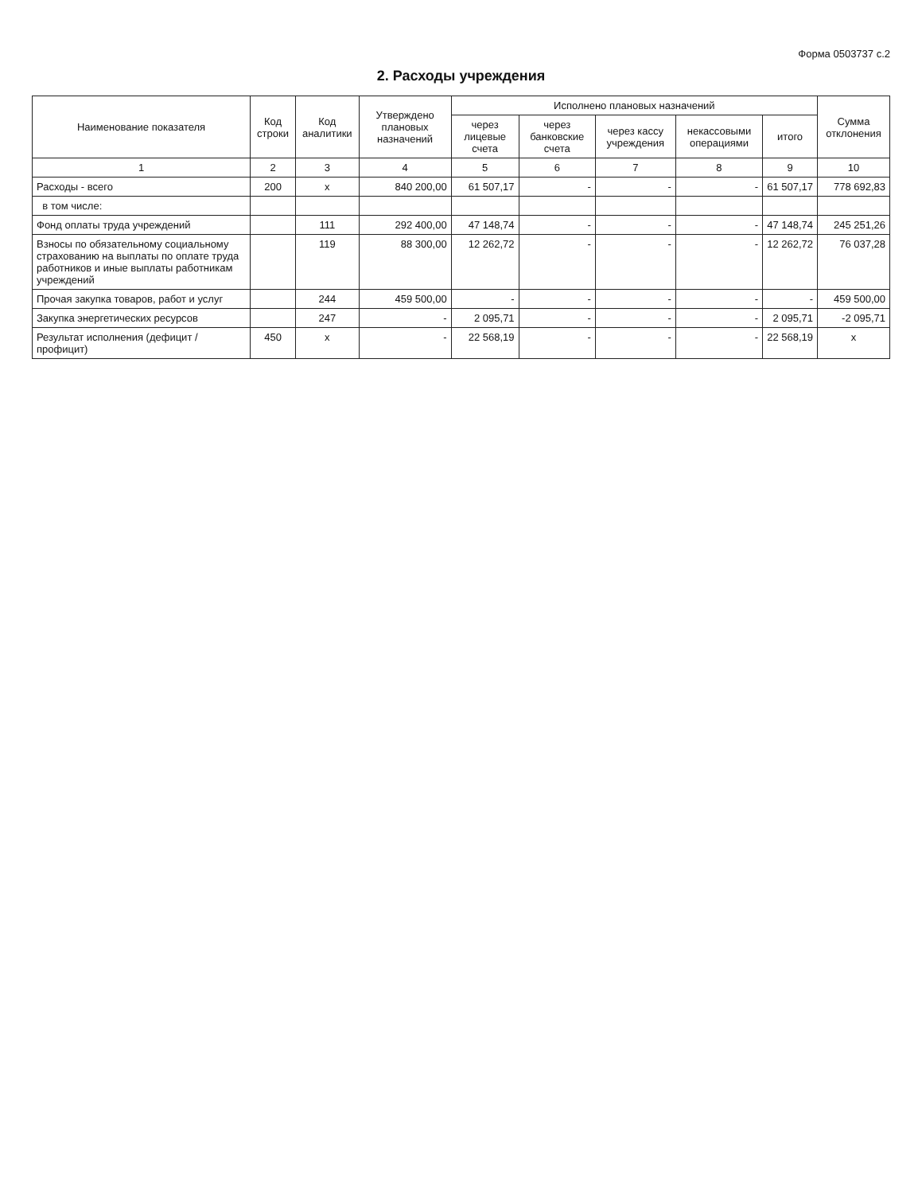Форма 0503737 с.2
2. Расходы учреждения
| Наименование показателя | Код строки | Код аналитики | Утверждено плановых назначений | Исполнено плановых назначений | | | | | Сумма отклонения |
| --- | --- | --- | --- | --- | --- | --- | --- | --- | --- |
| | | | | через лицевые счета | через банковские счета | через кассу учреждения | некассовыми операциями | итого | |
| 1 | 2 | 3 | 4 | 5 | 6 | 7 | 8 | 9 | 10 |
| Расходы - всего | 200 | x | 840 200,00 | 61 507,17 | - | - | - | 61 507,17 | 778 692,83 |
| в том числе: | | | | | | | | | |
| Фонд оплаты труда учреждений | | 111 | 292 400,00 | 47 148,74 | - | - | - | 47 148,74 | 245 251,26 |
| Взносы по обязательному социальному страхованию на выплаты по оплате труда работников и иные выплаты работникам учреждений | | 119 | 88 300,00 | 12 262,72 | - | - | - | 12 262,72 | 76 037,28 |
| Прочая закупка товаров, работ и услуг | | 244 | 459 500,00 | - | - | - | - | - | 459 500,00 |
| Закупка энергетических ресурсов | | 247 | - | 2 095,71 | - | - | - | 2 095,71 | -2 095,71 |
| Результат исполнения (дефицит / профицит) | 450 | x | - | 22 568,19 | - | - | - | 22 568,19 | x |